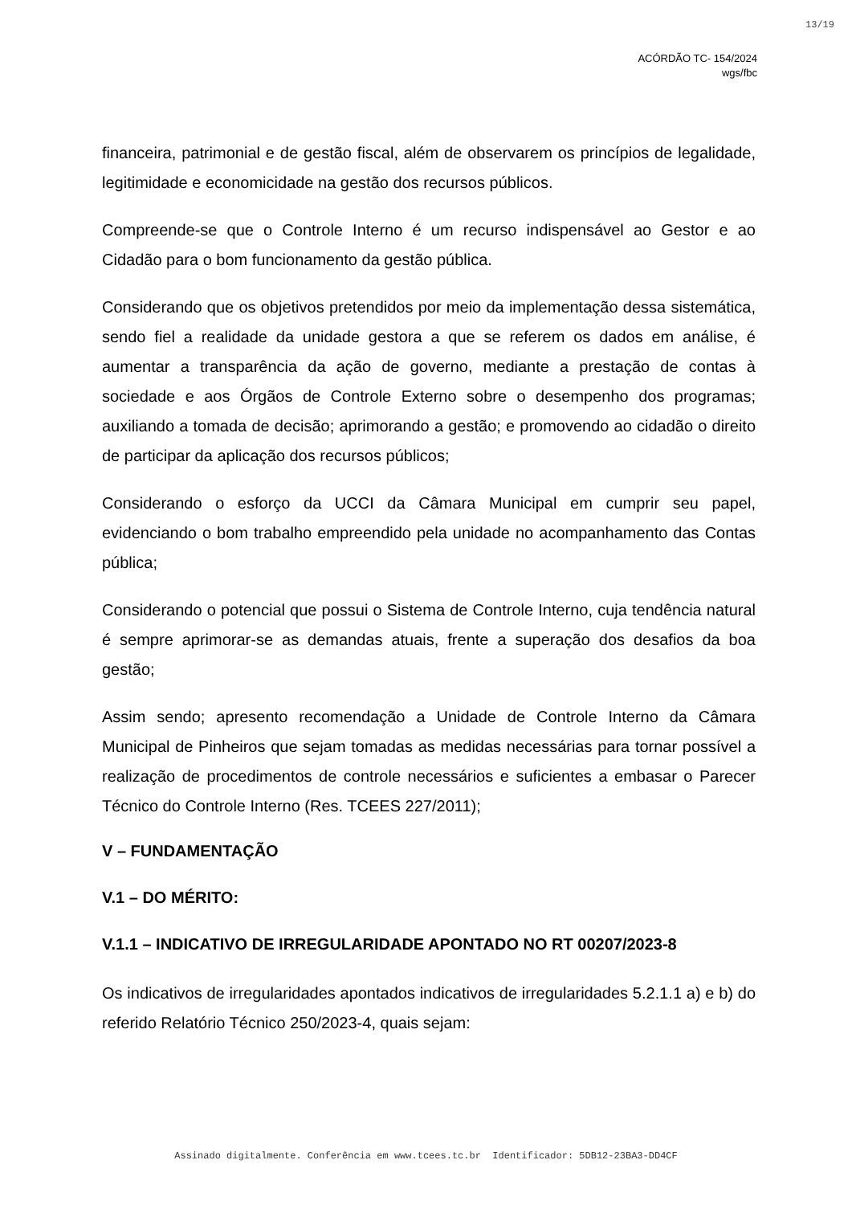13/19
ACÓRDÃO TC- 154/2024
wgs/fbc
financeira, patrimonial e de gestão fiscal, além de observarem os princípios de legalidade, legitimidade e economicidade na gestão dos recursos públicos.
Compreende-se que o Controle Interno é um recurso indispensável ao Gestor e ao Cidadão para o bom funcionamento da gestão pública.
Considerando que os objetivos pretendidos por meio da implementação dessa sistemática, sendo fiel a realidade da unidade gestora a que se referem os dados em análise, é aumentar a transparência da ação de governo, mediante a prestação de contas à sociedade e aos Órgãos de Controle Externo sobre o desempenho dos programas; auxiliando a tomada de decisão; aprimorando a gestão; e promovendo ao cidadão o direito de participar da aplicação dos recursos públicos;
Considerando o esforço da UCCI da Câmara Municipal em cumprir seu papel, evidenciando o bom trabalho empreendido pela unidade no acompanhamento das Contas pública;
Considerando o potencial que possui o Sistema de Controle Interno, cuja tendência natural é sempre aprimorar-se as demandas atuais, frente a superação dos desafios da boa gestão;
Assim sendo; apresento recomendação a Unidade de Controle Interno da Câmara Municipal de Pinheiros que sejam tomadas as medidas necessárias para tornar possível a realização de procedimentos de controle necessários e suficientes a embasar o Parecer Técnico do Controle Interno (Res. TCEES 227/2011);
V – FUNDAMENTAÇÃO
V.1 – DO MÉRITO:
V.1.1 – INDICATIVO DE IRREGULARIDADE APONTADO NO RT 00207/2023-8
Os indicativos de irregularidades apontados indicativos de irregularidades 5.2.1.1 a) e b) do referido Relatório Técnico 250/2023-4, quais sejam:
Assinado digitalmente. Conferência em www.tcees.tc.br Identificador: 5DB12-23BA3-DD4CF